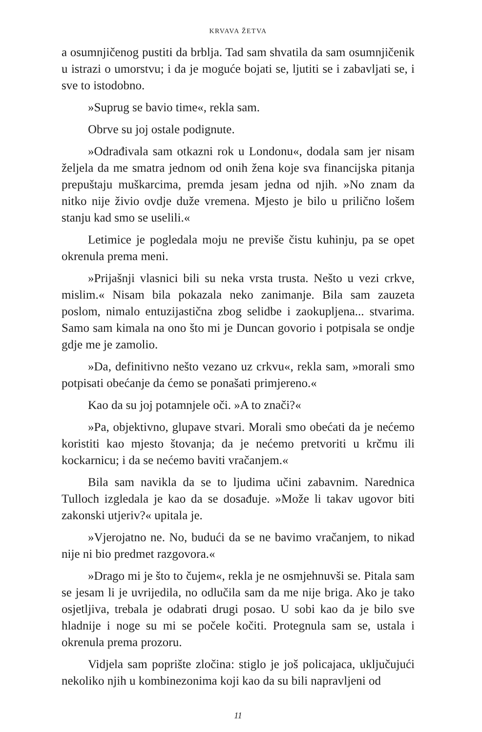KRVAVA ŽETVA
a osumnjičenog pustiti da brblja. Tad sam shvatila da sam osumnjičenik u istrazi o umorstvu; i da je moguće bojati se, ljutiti se i zabavljati se, i sve to istodobno.
»Suprug se bavio time«, rekla sam.
Obrve su joj ostale podignute.
»Odrađivala sam otkazni rok u Londonu«, dodala sam jer nisam željela da me smatra jednom od onih žena koje sva financijska pitanja prepuštaju muškarcima, premda jesam jedna od njih. »No znam da nitko nije živio ovdje duže vremena. Mjesto je bilo u prilično lošem stanju kad smo se uselili.«
Letimice je pogledala moju ne previše čistu kuhinju, pa se opet okrenula prema meni.
»Prijašnji vlasnici bili su neka vrsta trusta. Nešto u vezi crkve, mislim.« Nisam bila pokazala neko zanimanje. Bila sam zauzeta poslom, nimalo entuzijastična zbog selidbe i zaokupljena... stvarima. Samo sam kimala na ono što mi je Duncan govorio i potpisala se ondje gdje me je zamolio.
»Da, definitivno nešto vezano uz crkvu«, rekla sam, »morali smo potpisati obećanje da ćemo se ponašati primjereno.«
Kao da su joj potamnjele oči. »A to znači?«
»Pa, objektivno, glupave stvari. Morali smo obećati da je nećemo koristiti kao mjesto štovanja; da je nećemo pretvoriti u krčmu ili kockarnicu; i da se nećemo baviti vračanjem.«
Bila sam navikla da se to ljudima učini zabavnim. Narednica Tulloch izgledala je kao da se dosađuje. »Može li takav ugovor biti zakonski utjeriv?« upitala je.
»Vjerojatno ne. No, budući da se ne bavimo vračanjem, to nikad nije ni bio predmet razgovora.«
»Drago mi je što to čujem«, rekla je ne osmjehnuvši se. Pitala sam se jesam li je uvrijedila, no odlučila sam da me nije briga. Ako je tako osjetljiva, trebala je odabrati drugi posao. U sobi kao da je bilo sve hladnije i noge su mi se počele kočiti. Protegnula sam se, ustala i okrenula prema prozoru.
Vidjela sam poprište zločina: stiglo je još policajaca, uključujući nekoliko njih u kombinezonima koji kao da su bili napravljeni od
11